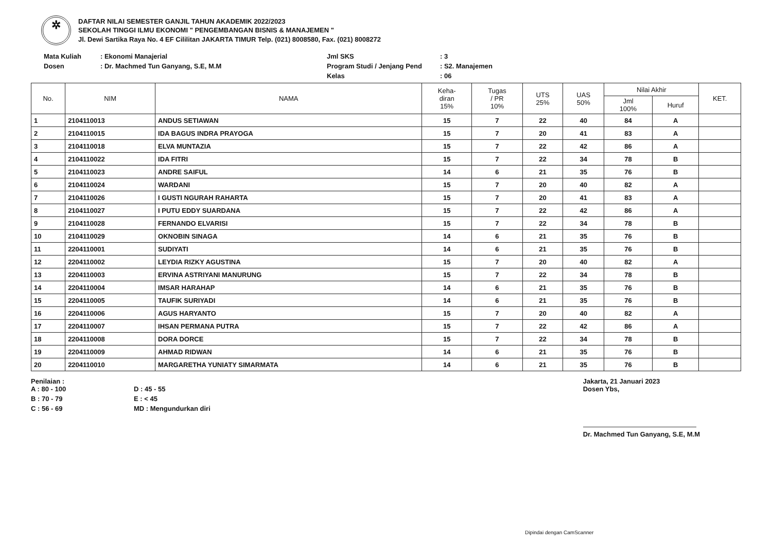✲
DAFTAR NILAI SEMESTER GANJIL TAHUN AKADEMIK 2022/2023
SEKOLAH TINGGI ILMU EKONOMI " PENGEMBANGAN BISNIS & MANAJEMEN "
Jl. Dewi Sartika Raya No. 4 EF Cililitan JAKARTA TIMUR Telp. (021) 8008580, Fax. (021) 8008272
Mata Kuliah: Ekonomi Manajerial Jml SKS: 3 Dosen: Dr. Machmed Tun Ganyang, S.E, M.M Program Studi / Jenjang Pend: S2. Manajemen Kelas: 06
| No. | NIM | NAMA | Keha- diran 15% | Tugas / PR 10% | UTS 25% | UAS 50% | Nilai Akhir | | KET. |
| --- | --- | --- | --- | --- | --- | --- | --- | --- | --- |
| | | | | | | | Jml 100% | Huruf | |
| 1 | 2104110013 | ANDUS SETIAWAN | 15 | 7 | 22 | 40 | 84 | A | |
| 2 | 2104110015 | IDA BAGUS INDRA PRAYOGA | 15 | 7 | 20 | 41 | 83 | A | |
| 3 | 2104110018 | ELVA MUNTAZIA | 15 | 7 | 22 | 42 | 86 | A | |
| 4 | 2104110022 | IDA FITRI | 15 | 7 | 22 | 34 | 78 | B | |
| 5 | 2104110023 | ANDRE SAIFUL | 14 | 6 | 21 | 35 | 76 | B | |
| 6 | 2104110024 | WARDANI | 15 | 7 | 20 | 40 | 82 | A | |
| 7 | 2104110026 | I GUSTI NGURAH RAHARTA | 15 | 7 | 20 | 41 | 83 | A | |
| 8 | 2104110027 | I PUTU EDDY SUARDANA | 15 | 7 | 22 | 42 | 86 | A | |
| 9 | 2104110028 | FERNANDO ELVARISI | 15 | 7 | 22 | 34 | 78 | B | |
| 10 | 2104110029 | OKNOBIN SINAGA | 14 | 6 | 21 | 35 | 76 | B | |
| 11 | 2204110001 | SUDIYATI | 14 | 6 | 21 | 35 | 76 | B | |
| 12 | 2204110002 | LEYDIA RIZKY AGUSTINA | 15 | 7 | 20 | 40 | 82 | A | |
| 13 | 2204110003 | ERVINA ASTRIYANI MANURUNG | 15 | 7 | 22 | 34 | 78 | B | |
| 14 | 2204110004 | IMSAR HARAHAP | 14 | 6 | 21 | 35 | 76 | B | |
| 15 | 2204110005 | TAUFIK SURIYADI | 14 | 6 | 21 | 35 | 76 | B | |
| 16 | 2204110006 | AGUS HARYANTO | 15 | 7 | 20 | 40 | 82 | A | |
| 17 | 2204110007 | IHSAN PERMANA PUTRA | 15 | 7 | 22 | 42 | 86 | A | |
| 18 | 2204110008 | DORA DORCE | 15 | 7 | 22 | 34 | 78 | B | |
| 19 | 2204110009 | AHMAD RIDWAN | 14 | 6 | 21 | 35 | 76 | B | |
| 20 | 2204110010 | MARGARETHA YUNIATY SIMARMATA | 14 | 6 | 21 | 35 | 76 | B | |
Penilaian :
A : 80 - 100 D : 45 - 55 B : 70 - 79 E : < 45 C : 56 - 69 MD : Mengundurkan diri
Jakarta, 21 Januari 2023
Dosen Ybs,
Dr. Machmed Tun Ganyang, S.E, M.M
Dipindai dengan CamScanner